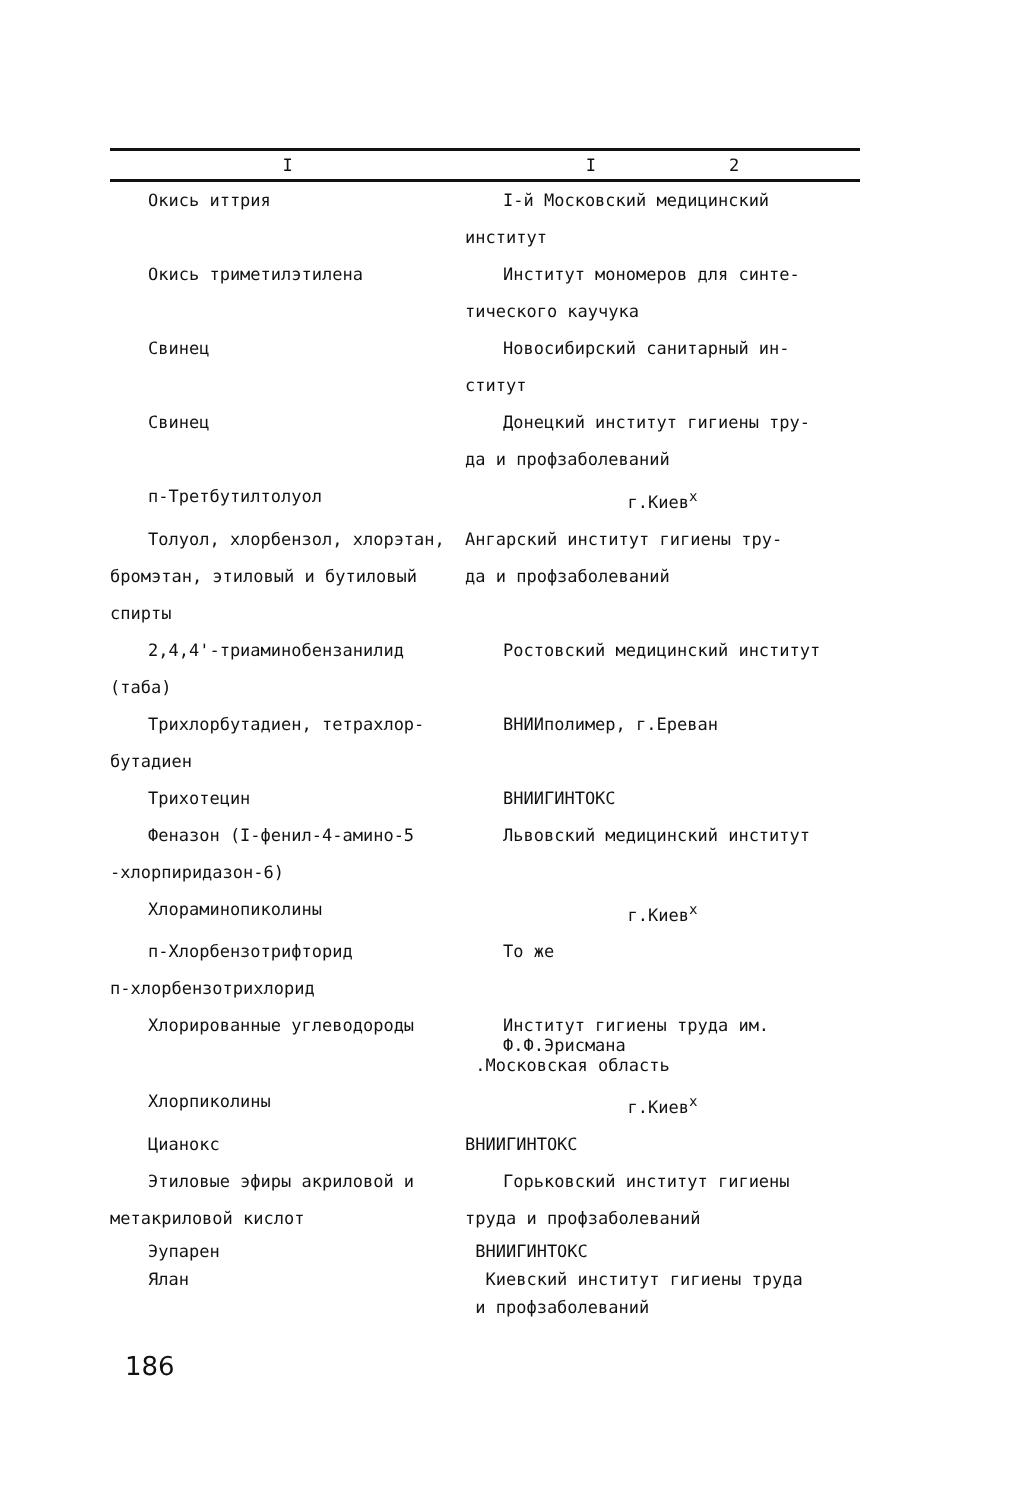| I | I 2 |
| --- | --- |
| Окись иттрия | I-й Московский медицинский институт |
| Окись триметилэтилена | Институт мономеров для синте- тического каучука |
| Свинец | Новосибирский санитарный ин- ститут |
| Свинец | Донецкий институт гигиены тру- да и профзаболеваний |
| п-Третбутилтолуол | г.Киев<sup>х</sup> |
| Толуол, хлорбензол, хлорэтан, бромэтан, этиловый и бутиловый спирты | Ангарский институт гигиены тру- да и профзаболеваний |
| 2,4,4'-триаминобензанилид (таба) | Ростовский медицинский институт |
| Трихлорбутадиен, тетрахлор- бутадиен | ВНИИполимер, г.Ереван |
| Трихотецин | ВНИИГИНТОКС |
| Феназон (I-фенил-4-амино-5 -хлорпиридазон-6) | Львовский медицинский институт |
| Хлораминопиколины | г.Киев<sup>х</sup> |
| п-Хлорбензотрифторид п-хлорбензотрихлорид | То же |
| Хлорированные углеводороды | Институт гигиены труда им. Ф.Ф.Эрисмана .Московская область |
| Хлорпиколины | г.Киев<sup>х</sup> |
| Цианокс | ВНИИГИНТОКС |
| Этиловые эфиры акриловой и метакриловой кислот | Горьковский институт гигиены труда и профзаболеваний |
| Эупарен | ВНИИГИНТОКС |
| Ялан | Киевский институт гигиены труда и профзаболеваний |
186